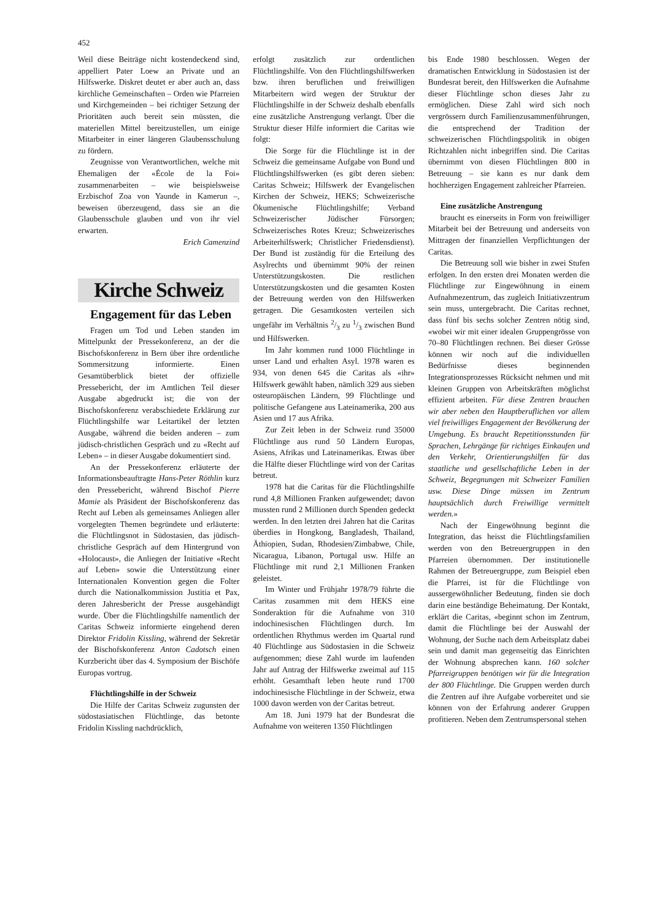452
Weil diese Beiträge nicht kostendeckend sind, appelliert Pater Loew an Private und an Hilfswerke. Diskret deutet er aber auch an, dass kirchliche Gemeinschaften – Orden wie Pfarreien und Kirchgemeinden – bei richtiger Setzung der Prioritäten auch bereit sein müssten, die materiellen Mittel bereitzustellen, um einige Mitarbeiter in einer längeren Glaubensschulung zu fördern.
Zeugnisse von Verantwortlichen, welche mit Ehemaligen der «École de la Foi» zusammenarbeiten – wie beispielsweise Erzbischof Zoa von Yaunde in Kamerun –, beweisen überzeugend, dass sie an die Glaubensschule glauben und von ihr viel erwarten.
Erich Camenzind
Kirche Schweiz
Engagement für das Leben
Fragen um Tod und Leben standen im Mittelpunkt der Pressekonferenz, an der die Bischofskonferenz in Bern über ihre ordentliche Sommersitzung informierte. Einen Gesamtüberblick bietet der offizielle Pressebericht, der im Amtlichen Teil dieser Ausgabe abgedruckt ist; die von der Bischofskonferenz verabschiedete Erklärung zur Flüchtlingshilfe war Leitartikel der letzten Ausgabe, während die beiden anderen – zum jüdisch-christlichen Gespräch und zu «Recht auf Leben» – in dieser Ausgabe dokumentiert sind.
An der Pressekonferenz erläuterte der Informationsbeauftragte Hans-Peter Röthlin kurz den Pressebericht, während Bischof Pierre Mamie als Präsident der Bischofskonferenz das Recht auf Leben als gemeinsames Anliegen aller vorgelegten Themen begründete und erläuterte: die Flüchtlingsnot in Südostasien, das jüdisch-christliche Gespräch auf dem Hintergrund von «Holocaust», die Anliegen der Initiative «Recht auf Leben» sowie die Unterstützung einer Internationalen Konvention gegen die Folter durch die Nationalkommission Justitia et Pax, deren Jahresbericht der Presse ausgehändigt wurde. Über die Flüchtlingshilfe namentlich der Caritas Schweiz informierte eingehend deren Direktor Fridolin Kissling, während der Sekretär der Bischofskonferenz Anton Cadotsch einen Kurzbericht über das 4. Symposium der Bischöfe Europas vortrug.
Flüchtlingshilfe in der Schweiz
Die Hilfe der Caritas Schweiz zugunsten der südostasiatischen Flüchtlinge, das betonte Fridolin Kissling nachdrücklich,
erfolgt zusätzlich zur ordentlichen Flüchtlingshilfe. Von den Flüchtlingshilfswerken bzw. ihren beruflichen und freiwilligen Mitarbeitern wird wegen der Struktur der Flüchtlingshilfe in der Schweiz deshalb ebenfalls eine zusätzliche Anstrengung verlangt. Über die Struktur dieser Hilfe informiert die Caritas wie folgt:
Die Sorge für die Flüchtlinge ist in der Schweiz die gemeinsame Aufgabe von Bund und Flüchtlingshilfswerken (es gibt deren sieben: Caritas Schweiz; Hilfswerk der Evangelischen Kirchen der Schweiz, HEKS; Schweizerische Ökumenische Flüchtlingshilfe; Verband Schweizerischer Jüdischer Fürsorgen; Schweizerisches Rotes Kreuz; Schweizerisches Arbeiterhilfswerk; Christlicher Friedensdienst). Der Bund ist zuständig für die Erteilung des Asylrechts und übernimmt 90% der reinen Unterstützungskosten. Die restlichen Unterstützungskosten und die gesamten Kosten der Betreuung werden von den Hilfswerken getragen. Die Gesamtkosten verteilen sich ungefähr im Verhältnis 2/3 zu 1/3 zwischen Bund und Hilfswerken.
Im Jahr kommen rund 1000 Flüchtlinge in unser Land und erhalten Asyl. 1978 waren es 934, von denen 645 die Caritas als «ihr» Hilfswerk gewählt haben, nämlich 329 aus sieben osteuropäischen Ländern, 99 Flüchtlinge und politische Gefangene aus Lateinamerika, 200 aus Asien und 17 aus Afrika.
Zur Zeit leben in der Schweiz rund 35000 Flüchtlinge aus rund 50 Ländern Europas, Asiens, Afrikas und Lateinamerikas. Etwas über die Hälfte dieser Flüchtlinge wird von der Caritas betreut.
1978 hat die Caritas für die Flüchtlingshilfe rund 4,8 Millionen Franken aufgewendet; davon mussten rund 2 Millionen durch Spenden gedeckt werden. In den letzten drei Jahren hat die Caritas überdies in Hongkong, Bangladesh, Thailand, Äthiopien, Sudan, Rhodesien/Zimbabwe, Chile, Nicaragua, Libanon, Portugal usw. Hilfe an Flüchtlinge mit rund 2,1 Millionen Franken geleistet.
Im Winter und Frühjahr 1978/79 führte die Caritas zusammen mit dem HEKS eine Sonderaktion für die Aufnahme von 310 indochinesischen Flüchtlingen durch. Im ordentlichen Rhythmus werden im Quartal rund 40 Flüchtlinge aus Südostasien in die Schweiz aufgenommen; diese Zahl wurde im laufenden Jahr auf Antrag der Hilfswerke zweimal auf 115 erhöht. Gesamthaft leben heute rund 1700 indochinesische Flüchtlinge in der Schweiz, etwa 1000 davon werden von der Caritas betreut.
Am 18. Juni 1979 hat der Bundesrat die Aufnahme von weiteren 1350 Flüchtlingen
bis Ende 1980 beschlossen. Wegen der dramatischen Entwicklung in Südostasien ist der Bundesrat bereit, den Hilfswerken die Aufnahme dieser Flüchtlinge schon dieses Jahr zu ermöglichen. Diese Zahl wird sich noch vergrössern durch Familienzusammenführungen, die entsprechend der Tradition der schweizerischen Flüchtlingspolitik in obigen Richtzahlen nicht inbegriffen sind. Die Caritas übernimmt von diesen Flüchtlingen 800 in Betreuung – sie kann es nur dank dem hochherzigen Engagement zahlreicher Pfarreien.
Eine zusätzliche Anstrengung
braucht es einerseits in Form von freiwilliger Mitarbeit bei der Betreuung und anderseits von Mittragen der finanziellen Verpflichtungen der Caritas.
Die Betreuung soll wie bisher in zwei Stufen erfolgen. In den ersten drei Monaten werden die Flüchtlinge zur Eingewöhnung in einem Aufnahmezentrum, das zugleich Initiativzentrum sein muss, untergebracht. Die Caritas rechnet, dass fünf bis sechs solcher Zentren nötig sind, «wobei wir mit einer idealen Gruppengrösse von 70–80 Flüchtlingen rechnen. Bei dieser Grösse können wir noch auf die individuellen Bedürfnisse dieses beginnenden Integrationsprozesses Rücksicht nehmen und mit kleinen Gruppen von Arbeitskräften möglichst effizient arbeiten. Für diese Zentren brauchen wir aber neben den Hauptberuflichen vor allem viel freiwilliges Engagement der Bevölkerung der Umgebung. Es braucht Repetitionsstunden für Sprachen, Lehrgänge für richtiges Einkaufen und den Verkehr, Orientierungshilfen für das staatliche und gesellschaftliche Leben in der Schweiz, Begegnungen mit Schweizer Familien usw. Diese Dinge müssen im Zentrum hauptsächlich durch Freiwillige vermittelt werden.»
Nach der Eingewöhnung beginnt die Integration, das heisst die Flüchtlingsfamilien werden von den Betreuergruppen in den Pfarreien übernommen. Der institutionelle Rahmen der Betreuergruppe, zum Beispiel eben die Pfarrei, ist für die Flüchtlinge von aussergewöhnlicher Bedeutung, finden sie doch darin eine beständige Beheimatung. Der Kontakt, erklärt die Caritas, «beginnt schon im Zentrum, damit die Flüchtlinge bei der Auswahl der Wohnung, der Suche nach dem Arbeitsplatz dabei sein und damit man gegenseitig das Einrichten der Wohnung absprechen kann. 160 solcher Pfarreigruppen benötigen wir für die Integration der 800 Flüchtlinge. Die Gruppen werden durch die Zentren auf ihre Aufgabe vorbereitet und sie können von der Erfahrung anderer Gruppen profitieren. Neben dem Zentrumspersonal stehen